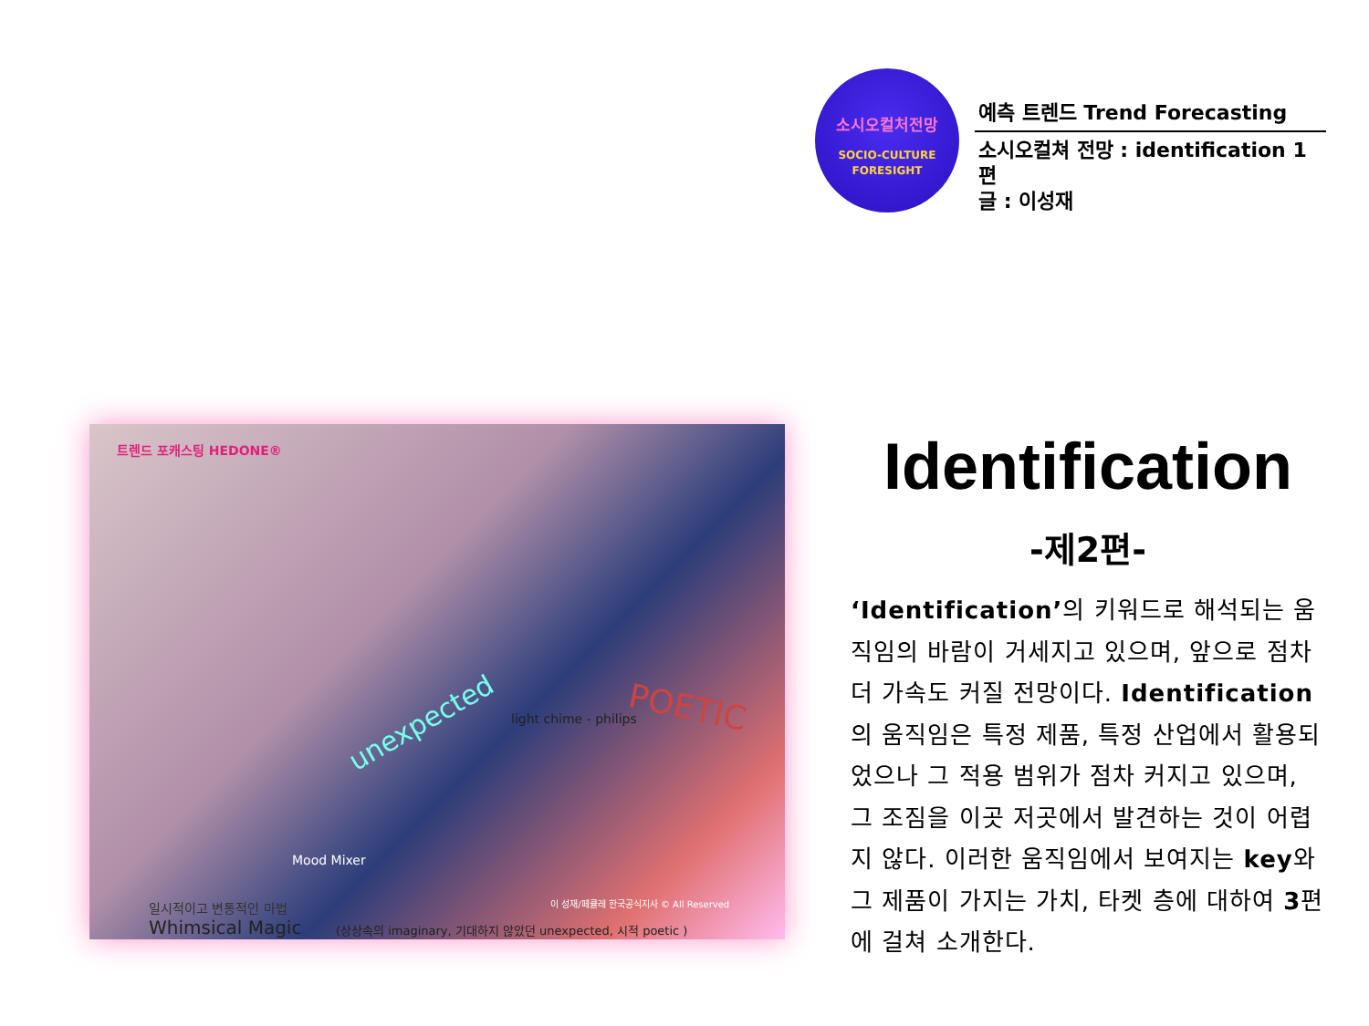소시오컬처전망
SOCIO-CULTURE
FORESIGHT
예측 트렌드 Trend Forecasting
소시오컬쳐 전망 : identification 1편
글 : 이성재
트렌드 포캐스팅 HEDONE®
unexpected POETIC
light chime - philips
Mood Mixer
이 성재/페큘레 한국공식지사 © All Reserved
일시적이고 변통적인 마법
Whimsical Magic
(상상속의 imaginary, 기대하지 않았던 unexpected, 시적 poetic )
Identification
-제2편-
‘Identification’의 키워드로 해석되는 움직임의 바람이 거세지고 있으며, 앞으로 점차 더 가속도 커질 전망이다. Identification의 움직임은 특정 제품, 특정 산업에서 활용되었으나 그 적용 범위가 점차 커지고 있으며, 그 조짐을 이곳 저곳에서 발견하는 것이 어렵지 않다. 이러한 움직임에서 보여지는 key와 그 제품이 가지는 가치, 타켓 층에 대하여 3편에 걸쳐 소개한다.